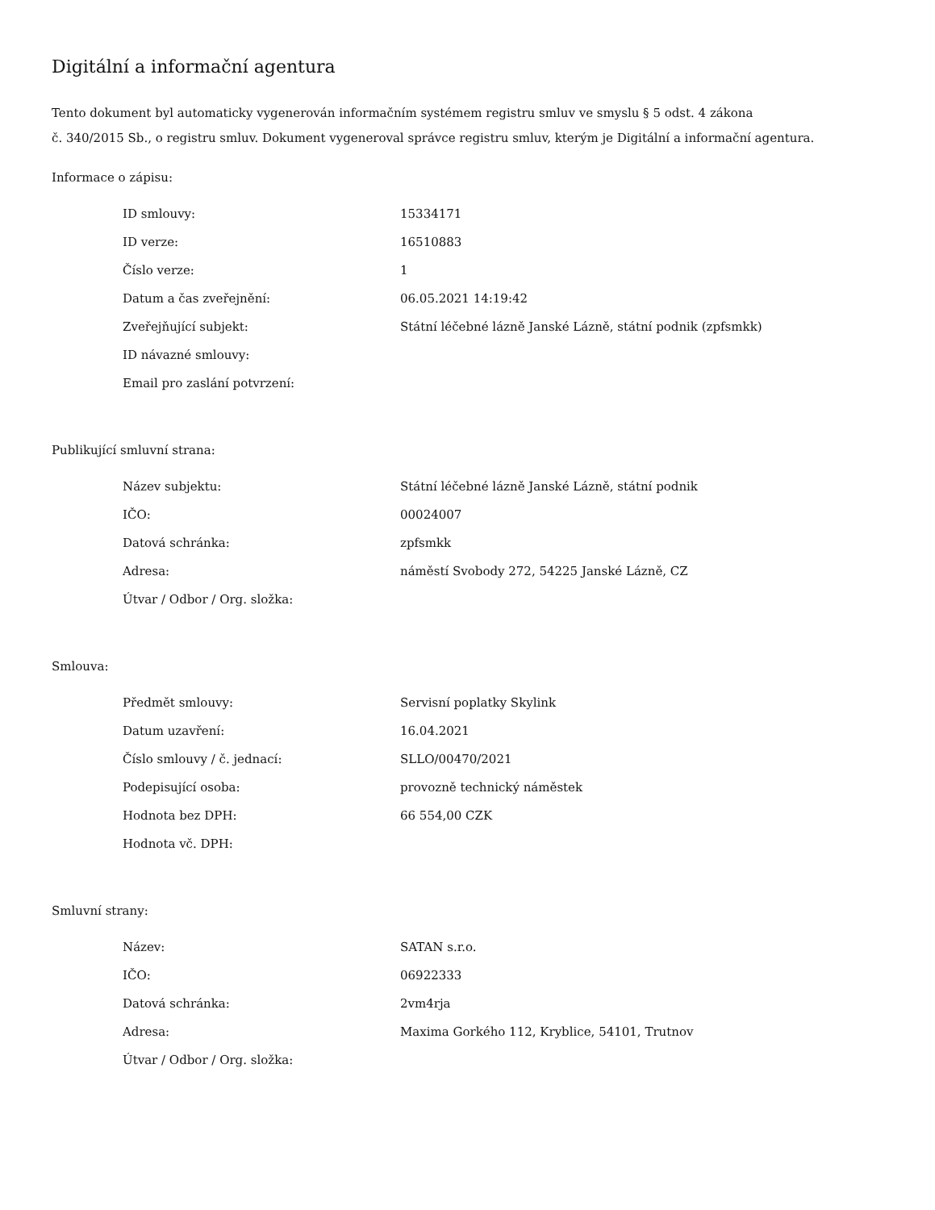Digitální a informační agentura
Tento dokument byl automaticky vygenerován informačním systémem registru smluv ve smyslu § 5 odst. 4 zákona
č. 340/2015 Sb., o registru smluv. Dokument vygeneroval správce registru smluv, kterým je Digitální a informační agentura.
Informace o zápisu:
| ID smlouvy: | 15334171 |
| ID verze: | 16510883 |
| Číslo verze: | 1 |
| Datum a čas zveřejnění: | 06.05.2021 14:19:42 |
| Zveřejňující subjekt: | Státní léčebné lázně Janské Lázně, státní podnik (zpfsmkk) |
| ID návazné smlouvy: | |
| Email pro zaslání potvrzení: | |
Publikující smluvní strana:
| Název subjektu: | Státní léčebné lázně Janské Lázně, státní podnik |
| IČO: | 00024007 |
| Datová schránka: | zpfsmkk |
| Adresa: | náměstí Svobody 272, 54225 Janské Lázně, CZ |
| Útvar / Odbor / Org. složka: | |
Smlouva:
| Předmět smlouvy: | Servisní poplatky Skylink |
| Datum uzavření: | 16.04.2021 |
| Číslo smlouvy / č. jednací: | SLLO/00470/2021 |
| Podepisující osoba: | provozně technický náměstek |
| Hodnota bez DPH: | 66 554,00 CZK |
| Hodnota vč. DPH: | |
Smluvní strany:
| Název: | SATAN s.r.o. |
| IČO: | 06922333 |
| Datová schránka: | 2vm4rja |
| Adresa: | Maxima Gorkého 112, Kryblice, 54101, Trutnov |
| Útvar / Odbor / Org. složka: | |